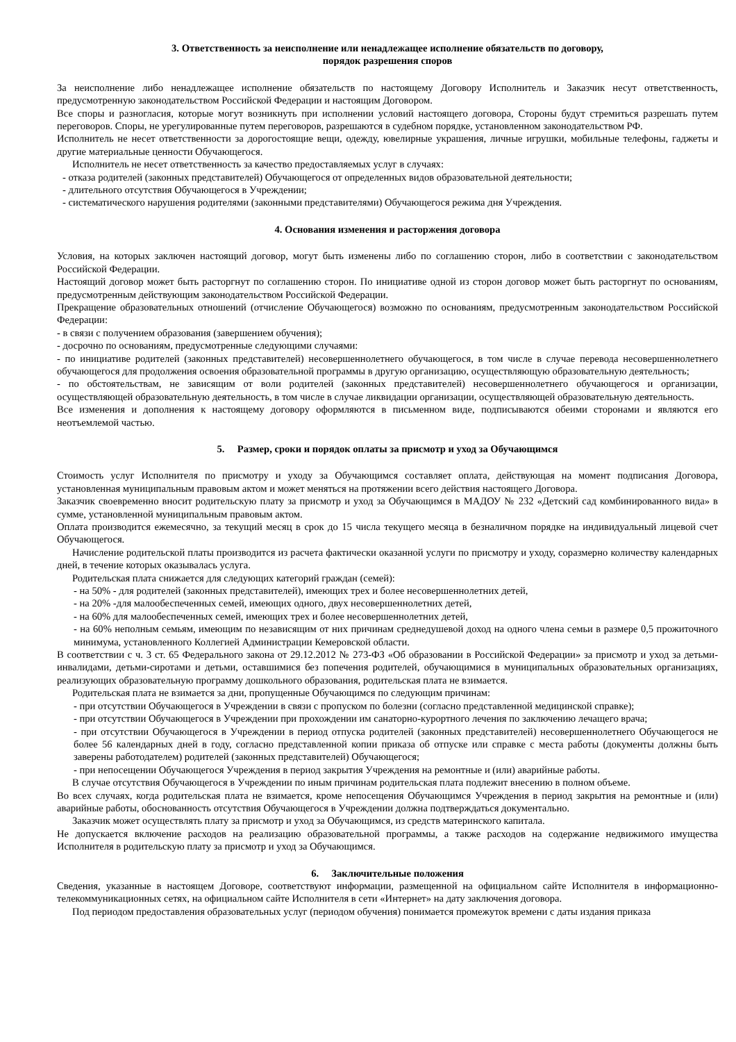3. Ответственность за неисполнение или ненадлежащее исполнение обязательств по договору,
порядок разрешения споров
За неисполнение либо ненадлежащее исполнение обязательств по настоящему Договору Исполнитель и Заказчик несут ответственность, предусмотренную законодательством Российской Федерации и настоящим Договором.
Все споры и разногласия, которые могут возникнуть при исполнении условий настоящего договора, Стороны будут стремиться разрешать путем переговоров. Споры, не урегулированные путем переговоров, разрешаются в судебном порядке, установленном законодательством РФ.
Исполнитель не несет ответственности за дорогостоящие вещи, одежду, ювелирные украшения, личные игрушки, мобильные телефоны, гаджеты и другие материальные ценности Обучающегося.
Исполнитель не несет ответственность за качество предоставляемых услуг в случаях:
- отказа родителей (законных представителей) Обучающегося от определенных видов образовательной деятельности;
- длительного отсутствия Обучающегося в Учреждении;
- систематического нарушения родителями (законными представителями) Обучающегося режима дня Учреждения.
4. Основания изменения и расторжения договора
Условия, на которых заключен настоящий договор, могут быть изменены либо по соглашению сторон, либо в соответствии с законодательством Российской Федерации.
Настоящий договор может быть расторгнут по соглашению сторон. По инициативе одной из сторон договор может быть расторгнут по основаниям, предусмотренным действующим законодательством Российской Федерации.
Прекращение образовательных отношений (отчисление Обучающегося) возможно по основаниям, предусмотренным законодательством Российской Федерации:
- в связи с получением образования (завершением обучения);
- досрочно по основаниям, предусмотренные следующими случаями:
- по инициативе родителей (законных представителей) несовершеннолетнего обучающегося, в том числе в случае перевода несовершеннолетнего обучающегося для продолжения освоения образовательной программы в другую организацию, осуществляющую образовательную деятельность;
- по обстоятельствам, не зависящим от воли родителей (законных представителей) несовершеннолетнего обучающегося и организации, осуществляющей образовательную деятельность, в том числе в случае ликвидации организации, осуществляющей образовательную деятельность.
Все изменения и дополнения к настоящему договору оформляются в письменном виде, подписываются обеими сторонами и являются его неотъемлемой частью.
5. Размер, сроки и порядок оплаты за присмотр и уход за Обучающимся
Стоимость услуг Исполнителя по присмотру и уходу за Обучающимся составляет оплата, действующая на момент подписания Договора, установленная муниципальным правовым актом и может меняться на протяжении всего действия настоящего Договора.
Заказчик своевременно вносит родительскую плату за присмотр и уход за Обучающимся в МАДОУ № 232 «Детский сад комбинированного вида» в сумме, установленной муниципальным правовым актом.
Оплата производится ежемесячно, за текущий месяц в срок до 15 числа текущего месяца в безналичном порядке на индивидуальный лицевой счет Обучающегося.
Начисление родительской платы производится из расчета фактически оказанной услуги по присмотру и уходу, соразмерно количеству календарных дней, в течение которых оказывалась услуга.
Родительская плата снижается для следующих категорий граждан (семей):
- на 50% - для родителей (законных представителей), имеющих трех и более несовершеннолетних детей,
- на 20% -для малообеспеченных семей, имеющих одного, двух несовершеннолетних детей,
- на 60% для малообеспеченных семей, имеющих трех и более несовершеннолетних детей,
- на 60% неполным семьям, имеющим по независящим от них причинам среднедушевой доход на одного члена семьи в размере 0,5 прожиточного минимума, установленного Коллегией Администрации Кемеровской области.
В соответствии с ч. 3 ст. 65 Федерального закона от 29.12.2012 № 273-ФЗ «Об образовании в Российской Федерации» за присмотр и уход за детьми-инвалидами, детьми-сиротами и детьми, оставшимися без попечения родителей, обучающимися в муниципальных образовательных организациях, реализующих образовательную программу дошкольного образования, родительская плата не взимается.
Родительская плата не взимается за дни, пропущенные Обучающимся по следующим причинам:
- при отсутствии Обучающегося в Учреждении в связи с пропуском по болезни (согласно представленной медицинской справке);
- при отсутствии Обучающегося в Учреждении при прохождении им санаторно-курортного лечения по заключению лечащего врача;
- при отсутствии Обучающегося в Учреждении в период отпуска родителей (законных представителей) несовершеннолетнего Обучающегося не более 56 календарных дней в году, согласно представленной копии приказа об отпуске или справке с места работы (документы должны быть заверены работодателем) родителей (законных представителей) Обучающегося;
- при непосещении Обучающегося Учреждения в период закрытия Учреждения на ремонтные и (или) аварийные работы.
В случае отсутствия Обучающегося в Учреждении по иным причинам родительская плата подлежит внесению в полном объеме.
Во всех случаях, когда родительская плата не взимается, кроме непосещения Обучающимся Учреждения в период закрытия на ремонтные и (или) аварийные работы, обоснованность отсутствия Обучающегося в Учреждении должна подтверждаться документально.
Заказчик может осуществлять плату за присмотр и уход за Обучающимся, из средств материнского капитала.
Не допускается включение расходов на реализацию образовательной программы, а также расходов на содержание недвижимого имущества Исполнителя в родительскую плату за присмотр и уход за Обучающимся.
6. Заключительные положения
Сведения, указанные в настоящем Договоре, соответствуют информации, размещенной на официальном сайте Исполнителя в информационно-телекоммуникационных сетях, на официальном сайте Исполнителя в сети «Интернет» на дату заключения договора.
Под периодом предоставления образовательных услуг (периодом обучения) понимается промежуток времени с даты издания приказа